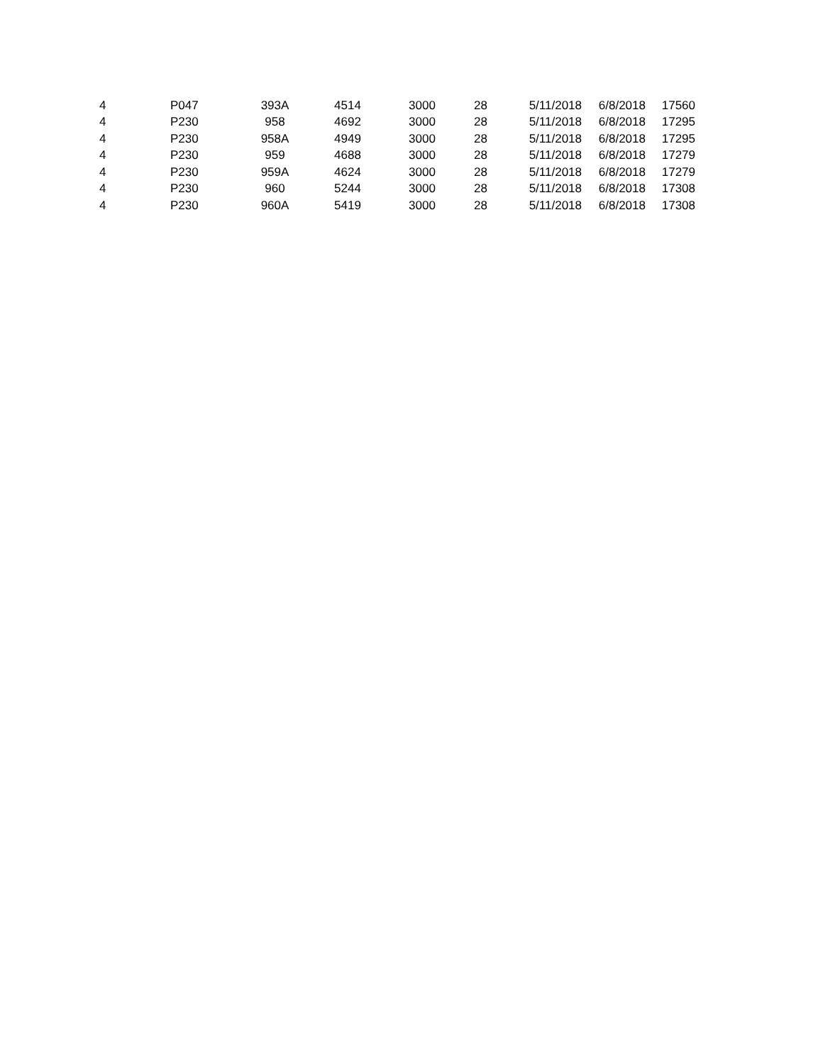| 4 | P047 | 393A | 4514 | 3000 | 28 | 5/11/2018 | 6/8/2018 | 17560 |
| 4 | P230 | 958 | 4692 | 3000 | 28 | 5/11/2018 | 6/8/2018 | 17295 |
| 4 | P230 | 958A | 4949 | 3000 | 28 | 5/11/2018 | 6/8/2018 | 17295 |
| 4 | P230 | 959 | 4688 | 3000 | 28 | 5/11/2018 | 6/8/2018 | 17279 |
| 4 | P230 | 959A | 4624 | 3000 | 28 | 5/11/2018 | 6/8/2018 | 17279 |
| 4 | P230 | 960 | 5244 | 3000 | 28 | 5/11/2018 | 6/8/2018 | 17308 |
| 4 | P230 | 960A | 5419 | 3000 | 28 | 5/11/2018 | 6/8/2018 | 17308 |